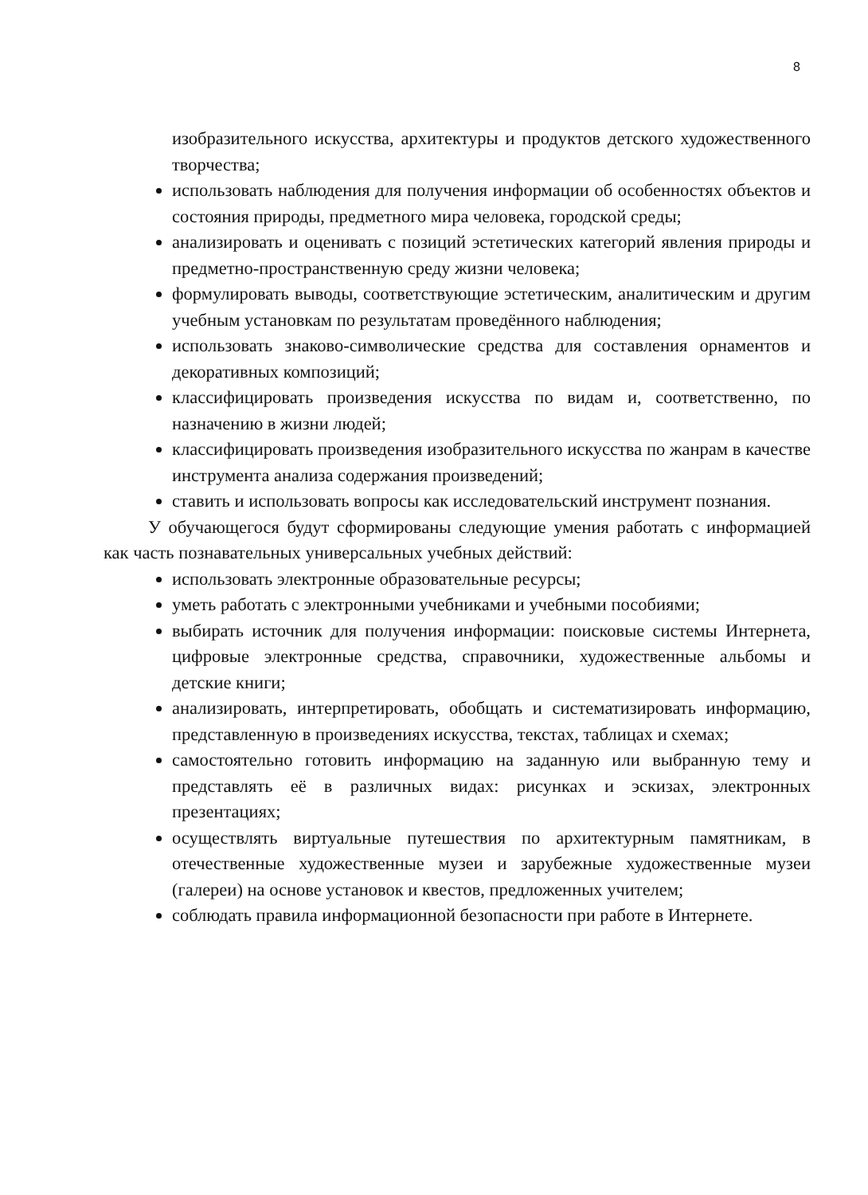8
изобразительного искусства, архитектуры и продуктов детского художественного творчества;
использовать наблюдения для получения информации об особенностях объектов и состояния природы, предметного мира человека, городской среды;
анализировать и оценивать с позиций эстетических категорий явления природы и предметно-пространственную среду жизни человека;
формулировать выводы, соответствующие эстетическим, аналитическим и другим учебным установкам по результатам проведённого наблюдения;
использовать знаково-символические средства для составления орнаментов и декоративных композиций;
классифицировать произведения искусства по видам и, соответственно, по назначению в жизни людей;
классифицировать произведения изобразительного искусства по жанрам в качестве инструмента анализа содержания произведений;
ставить и использовать вопросы как исследовательский инструмент познания.
У обучающегося будут сформированы следующие умения работать с информацией как часть познавательных универсальных учебных действий:
использовать электронные образовательные ресурсы;
уметь работать с электронными учебниками и учебными пособиями;
выбирать источник для получения информации: поисковые системы Интернета, цифровые электронные средства, справочники, художественные альбомы и детские книги;
анализировать, интерпретировать, обобщать и систематизировать информацию, представленную в произведениях искусства, текстах, таблицах и схемах;
самостоятельно готовить информацию на заданную или выбранную тему и представлять её в различных видах: рисунках и эскизах, электронных презентациях;
осуществлять виртуальные путешествия по архитектурным памятникам, в отечественные художественные музеи и зарубежные художественные музеи (галереи) на основе установок и квестов, предложенных учителем;
соблюдать правила информационной безопасности при работе в Интернете.